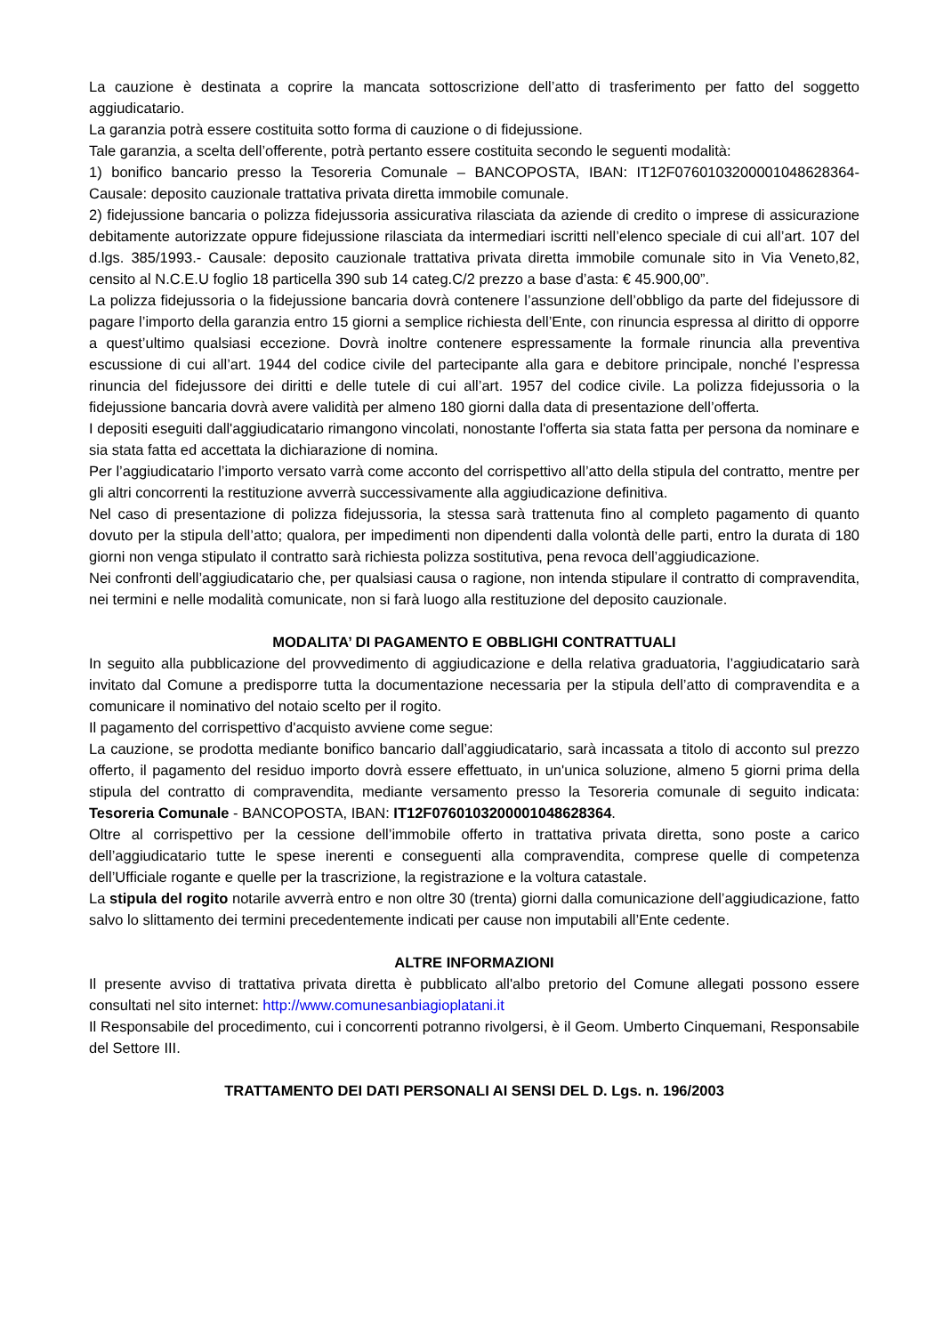La cauzione è destinata a coprire la mancata sottoscrizione dell’atto di trasferimento per fatto del soggetto aggiudicatario.
La garanzia potrà essere costituita sotto forma di cauzione o di fidejussione.
Tale garanzia, a scelta dell’offerente, potrà pertanto essere costituita secondo le seguenti modalità:
1) bonifico bancario presso la Tesoreria Comunale – BANCOPOSTA, IBAN: IT12F0760103200001048628364- Causale: deposito cauzionale trattativa privata diretta immobile comunale.
2) fidejussione bancaria o polizza fidejussoria assicurativa rilasciata da aziende di credito o imprese di assicurazione debitamente autorizzate oppure fidejussione rilasciata da intermediari iscritti nell’elenco speciale di cui all’art. 107 del d.lgs. 385/1993.- Causale: deposito cauzionale trattativa privata diretta immobile comunale sito in Via Veneto,82, censito al N.C.E.U foglio 18 particella 390 sub 14 categ.C/2 prezzo a base d’asta: € 45.900,00”.
La polizza fidejussoria o la fidejussione bancaria dovrà contenere l’assunzione dell’obbligo da parte del fidejussore di pagare l’importo della garanzia entro 15 giorni a semplice richiesta dell’Ente, con rinuncia espressa al diritto di opporre a quest’ultimo qualsiasi eccezione. Dovrà inoltre contenere espressamente la formale rinuncia alla preventiva escussione di cui all’art. 1944 del codice civile del partecipante alla gara e debitore principale, nonché l’espressa rinuncia del fidejussore dei diritti e delle tutele di cui all’art. 1957 del codice civile. La polizza fidejussoria o la fidejussione bancaria dovrà avere validità per almeno 180 giorni dalla data di presentazione dell’offerta.
I depositi eseguiti dall'aggiudicatario rimangono vincolati, nonostante l'offerta sia stata fatta per persona da nominare e sia stata fatta ed accettata la dichiarazione di nomina.
Per l’aggiudicatario l’importo versato varrà come acconto del corrispettivo all’atto della stipula del contratto, mentre per gli altri concorrenti la restituzione avverrà successivamente alla aggiudicazione definitiva.
Nel caso di presentazione di polizza fidejussoria, la stessa sarà trattenuta fino al completo pagamento di quanto dovuto per la stipula dell’atto; qualora, per impedimenti non dipendenti dalla volontà delle parti, entro la durata di 180 giorni non venga stipulato il contratto sarà richiesta polizza sostitutiva, pena revoca dell’aggiudicazione.
Nei confronti dell’aggiudicatario che, per qualsiasi causa o ragione, non intenda stipulare il contratto di compravendita, nei termini e nelle modalità comunicate, non si farà luogo alla restituzione del deposito cauzionale.
MODALITA’ DI PAGAMENTO E OBBLIGHI CONTRATTUALI
In seguito alla pubblicazione del provvedimento di aggiudicazione e della relativa graduatoria, l’aggiudicatario sarà invitato dal Comune a predisporre tutta la documentazione necessaria per la stipula dell’atto di compravendita e a comunicare il nominativo del notaio scelto per il rogito.
Il pagamento del corrispettivo d'acquisto avviene come segue:
La cauzione, se prodotta mediante bonifico bancario dall’aggiudicatario, sarà incassata a titolo di acconto sul prezzo offerto, il pagamento del residuo importo dovrà essere effettuato, in un'unica soluzione, almeno 5 giorni prima della stipula del contratto di compravendita, mediante versamento presso la Tesoreria comunale di seguito indicata: Tesoreria Comunale - BANCOPOSTA, IBAN: IT12F0760103200001048628364.
Oltre al corrispettivo per la cessione dell’immobile offerto in trattativa privata diretta, sono poste a carico dell’aggiudicatario tutte le spese inerenti e conseguenti alla compravendita, comprese quelle di competenza dell’Ufficiale rogante e quelle per la trascrizione, la registrazione e la voltura catastale.
La stipula del rogito notarile avverrà entro e non oltre 30 (trenta) giorni dalla comunicazione dell’aggiudicazione, fatto salvo lo slittamento dei termini precedentemente indicati per cause non imputabili all’Ente cedente.
ALTRE INFORMAZIONI
Il presente avviso di trattativa privata diretta è pubblicato all'albo pretorio del Comune allegati possono essere consultati nel sito internet: http://www.comunesanbiagioplatani.it
Il Responsabile del procedimento, cui i concorrenti potranno rivolgersi, è il Geom. Umberto Cinquemani, Responsabile del Settore III.
TRATTAMENTO DEI DATI PERSONALI AI SENSI DEL D. Lgs. n. 196/2003